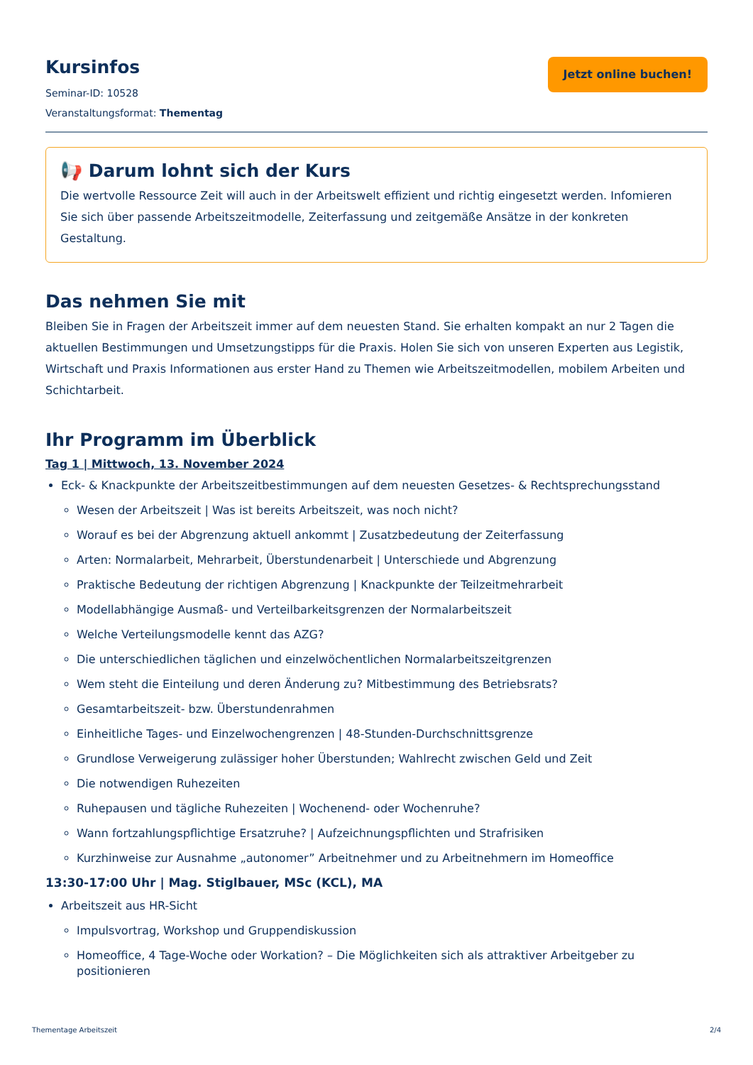Kursinfos
Seminar-ID: 10528
Veranstaltungsformat: Thementag
Jetzt online buchen!
📢 Darum lohnt sich der Kurs
Die wertvolle Ressource Zeit will auch in der Arbeitswelt effizient und richtig eingesetzt werden. Infomieren Sie sich über passende Arbeitszeitmodelle, Zeiterfassung und zeitgemäße Ansätze in der konkreten Gestaltung.
Das nehmen Sie mit
Bleiben Sie in Fragen der Arbeitszeit immer auf dem neuesten Stand. Sie erhalten kompakt an nur 2 Tagen die aktuellen Bestimmungen und Umsetzungstipps für die Praxis. Holen Sie sich von unseren Experten aus Legistik, Wirtschaft und Praxis Informationen aus erster Hand zu Themen wie Arbeitszeitmodellen, mobilem Arbeiten und Schichtarbeit.
Ihr Programm im Überblick
Tag 1 | Mittwoch, 13. November 2024
Eck- & Knackpunkte der Arbeitszeitbestimmungen auf dem neuesten Gesetzes- & Rechtsprechungsstand
Wesen der Arbeitszeit | Was ist bereits Arbeitszeit, was noch nicht?
Worauf es bei der Abgrenzung aktuell ankommt | Zusatzbedeutung der Zeiterfassung
Arten: Normalarbeit, Mehrarbeit, Überstundenarbeit | Unterschiede und Abgrenzung
Praktische Bedeutung der richtigen Abgrenzung | Knackpunkte der Teilzeitmehrarbeit
Modellabhängige Ausmaß- und Verteilbarkeitsgrenzen der Normalarbeitszeit
Welche Verteilungsmodelle kennt das AZG?
Die unterschiedlichen täglichen und einzelwöchentlichen Normalarbeitszeitgrenzen
Wem steht die Einteilung und deren Änderung zu? Mitbestimmung des Betriebsrats?
Gesamtarbeitszeit- bzw. Überstundenrahmen
Einheitliche Tages- und Einzelwochengrenzen | 48-Stunden-Durchschnittsgrenze
Grundlose Verweigerung zulässiger hoher Überstunden; Wahlrecht zwischen Geld und Zeit
Die notwendigen Ruhezeiten
Ruhepausen und tägliche Ruhezeiten | Wochenend- oder Wochenruhe?
Wann fortzahlungspflichtige Ersatzruhe? | Aufzeichnungspflichten und Strafrisiken
Kurzhinweise zur Ausnahme „autonomer” Arbeitnehmer und zu Arbeitnehmern im Homeoffice
13:30-17:00 Uhr | Mag. Stiglbauer, MSc (KCL), MA
Arbeitszeit aus HR-Sicht
Impulsvortrag, Workshop und Gruppendiskussion
Homeoffice, 4 Tage-Woche oder Workation? – Die Möglichkeiten sich als attraktiver Arbeitgeber zu positionieren
Thementage Arbeitszeit 2/4